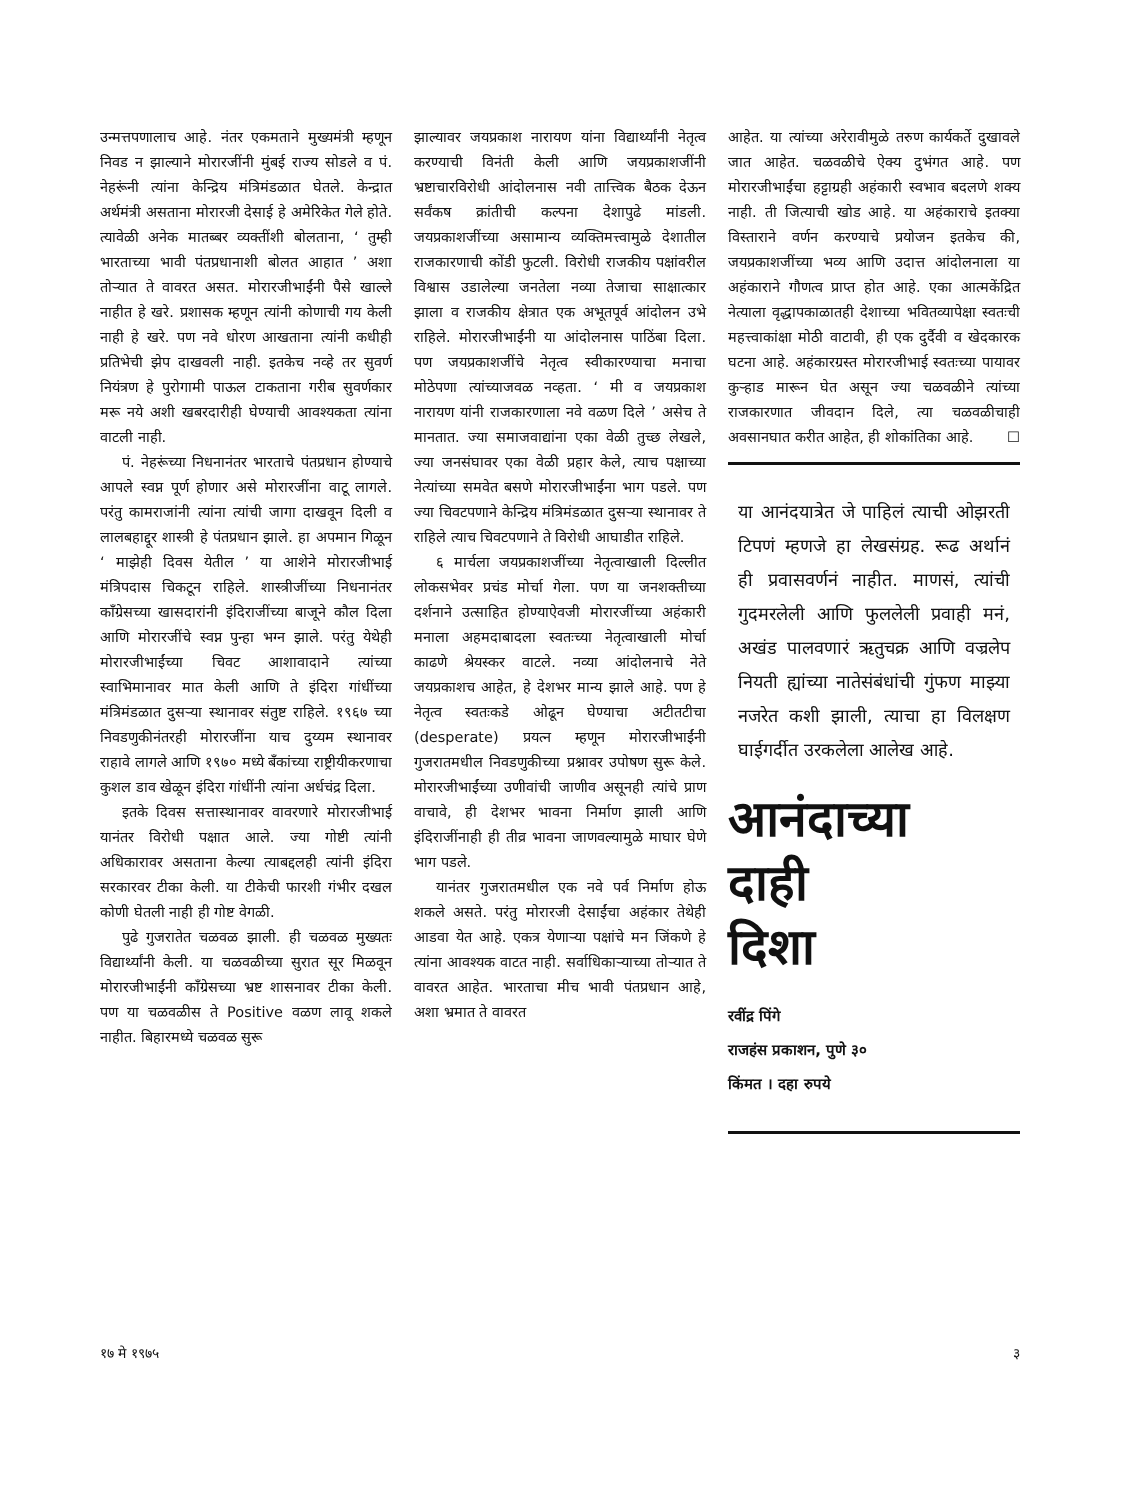उन्मत्तपणालाच आहे. नंतर एकमताने मुख्यमंत्री म्हणून निवड न झाल्याने मोरारजींनी मुंबई राज्य सोडले व पं. नेहरूंनी त्यांना केन्द्रिय मंत्रिमंडळात घेतले. केन्द्रात अर्थमंत्री असताना मोरारजी देसाई हे अमेरिकेत गेले होते. त्यावेळी अनेक मातब्बर व्यक्तींशी बोलताना, ‘ तुम्ही भारताच्या भावी पंतप्रधानाशी बोलत आहात ’ अशा तोऱ्यात ते वावरत असत. मोरारजीभाईंनी पैसे खाल्ले नाहीत हे खरे. प्रशासक म्हणून त्यांनी कोणाची गय केली नाही हे खरे. पण नवे धोरण आखताना त्यांनी कधीही प्रतिभेची झेप दाखवली नाही. इतकेच नव्हे तर सुवर्ण नियंत्रण हे पुरोगामी पाऊल टाकताना गरीब सुवर्णकार मरू नये अशी खबरदारीही घेण्याची आवश्यकता त्यांना वाटली नाही.
पं. नेहरूंच्या निधनानंतर भारताचे पंतप्रधान होण्याचे आपले स्वप्न पूर्ण होणार असे मोरारजींना वाटू लागले. परंतु कामराजांनी त्यांना त्यांची जागा दाखवून दिली व लालबहाद्दूर शास्त्री हे पंतप्रधान झाले. हा अपमान गिळून ‘ माझेही दिवस येतील ’ या आशेने मोरारजीभाई मंत्रिपदास चिकटून राहिले. शास्त्रीजींच्या निधनानंतर काँग्रेसच्या खासदारांनी इंदिराजींच्या बाजूने कौल दिला आणि मोरारजींचे स्वप्न पुन्हा भग्न झाले. परंतु येथेही मोरारजीभाईंच्या चिवट आशावादाने त्यांच्या स्वाभिमानावर मात केली आणि ते इंदिरा गांधींच्या मंत्रिमंडळात दुसऱ्या स्थानावर संतुष्ट राहिले. १९६७ च्या निवडणुकीनंतरही मोरारजींना याच दुय्यम स्थानावर राहावे लागले आणि १९७० मध्ये बँकांच्या राष्ट्रीयीकरणाचा कुशल डाव खेळून इंदिरा गांधींनी त्यांना अर्धचंद्र दिला.
इतके दिवस सत्तास्थानावर वावरणारे मोरारजीभाई यानंतर विरोधी पक्षात आले. ज्या गोष्टी त्यांनी अधिकारावर असताना केल्या त्याबद्दलही त्यांनी इंदिरा सरकारवर टीका केली. या टीकेची फारशी गंभीर दखल कोणी घेतली नाही ही गोष्ट वेगळी.
पुढे गुजरातेत चळवळ झाली. ही चळवळ मुख्यतः विद्यार्थ्यांनी केली. या चळवळीच्या सुरात सूर मिळवून मोरारजीभाईंनी काँग्रेसच्या भ्रष्ट शासनावर टीका केली. पण या चळवळीस ते Positive वळण लावू शकले नाहीत. बिहारमध्ये चळवळ सुरू
झाल्यावर जयप्रकाश नारायण यांना विद्यार्थ्यांनी नेतृत्व करण्याची विनंती केली आणि जयप्रकाशजींनी भ्रष्टाचारविरोधी आंदोलनास नवी तात्त्विक बैठक देऊन सर्वंकष क्रांतीची कल्पना देशापुढे मांडली. जयप्रकाशजींच्या असामान्य व्यक्तिमत्त्वामुळे देशातील राजकारणाची कोंडी फुटली. विरोधी राजकीय पक्षांवरील विश्वास उडालेल्या जनतेला नव्या तेजाचा साक्षात्कार झाला व राजकीय क्षेत्रात एक अभूतपूर्व आंदोलन उभे राहिले. मोरारजीभाईंनी या आंदोलनास पाठिंबा दिला. पण जयप्रकाशजींचे नेतृत्व स्वीकारण्याचा मनाचा मोठेपणा त्यांच्याजवळ नव्हता. ‘ मी व जयप्रकाश नारायण यांनी राजकारणाला नवे वळण दिले ’ असेच ते मानतात. ज्या समाजवाद्यांना एका वेळी तुच्छ लेखले, ज्या जनसंघावर एका वेळी प्रहार केले, त्याच पक्षाच्या नेत्यांच्या समवेत बसणे मोरारजीभाईंना भाग पडले. पण ज्या चिवटपणाने केन्द्रिय मंत्रिमंडळात दुसऱ्या स्थानावर ते राहिले त्याच चिवटपणाने ते विरोधी आघाडीत राहिले.
६ मार्चला जयप्रकाशजींच्या नेतृत्वाखाली दिल्लीत लोकसभेवर प्रचंड मोर्चा गेला. पण या जनशक्तीच्या दर्शनाने उत्साहित होण्याऐवजी मोरारजींच्या अहंकारी मनाला अहमदाबादला स्वतःच्या नेतृत्वाखाली मोर्चा काढणे श्रेयस्कर वाटले. नव्या आंदोलनाचे नेते जयप्रकाशच आहेत, हे देशभर मान्य झाले आहे. पण हे नेतृत्व स्वतःकडे ओढून घेण्याचा अटीतटीचा (desperate) प्रयत्न म्हणून मोरारजीभाईंनी गुजरातमधील निवडणुकीच्या प्रश्नावर उपोषण सुरू केले. मोरारजीभाईंच्या उणीवांची जाणीव असूनही त्यांचे प्राण वाचावे, ही देशभर भावना निर्माण झाली आणि इंदिराजींनाही ही तीव्र भावना जाणवल्यामुळे माघार घेणे भाग पडले.
यानंतर गुजरातमधील एक नवे पर्व निर्माण होऊ शकले असते. परंतु मोरारजी देसाईंचा अहंकार तेथेही आडवा येत आहे. एकत्र येणाऱ्या पक्षांचे मन जिंकणे हे त्यांना आवश्यक वाटत नाही. सर्वाधिकाऱ्याच्या तोऱ्यात ते वावरत आहेत. भारताचा मीच भावी पंतप्रधान आहे, अशा भ्रमात ते वावरत
आहेत. या त्यांच्या अरेरावीमुळे तरुण कार्यकर्ते दुखावले जात आहेत. चळवळीचे ऐक्य दुभंगत आहे. पण मोरारजीभाईंचा हट्टाग्रही अहंकारी स्वभाव बदलणे शक्य नाही. ती जित्याची खोड आहे. या अहंकाराचे इतक्या विस्ताराने वर्णन करण्याचे प्रयोजन इतकेच की, जयप्रकाशजींच्या भव्य आणि उदात्त आंदोलनाला या अहंकाराने गौणत्व प्राप्त होत आहे. एका आत्मकेंद्रित नेत्याला वृद्धापकाळातही देशाच्या भवितव्यापेक्षा स्वतःची महत्त्वाकांक्षा मोठी वाटावी, ही एक दुर्दैवी व खेदकारक घटना आहे. अहंकारग्रस्त मोरारजीभाई स्वतःच्या पायावर कुऱ्हाड मारून घेत असून ज्या चळवळीने त्यांच्या राजकारणात जीवदान दिले, त्या चळवळीचाही अवसानघात करीत आहेत, ही शोकांतिका आहे. ☐
या आनंदयात्रेत जे पाहिलं त्याची ओझरती टिपणं म्हणजे हा लेखसंग्रह. रूढ अर्थानं ही प्रवासवर्णनं नाहीत. माणसं, त्यांची गुदमरलेली आणि फुललेली प्रवाही मनं, अखंड पालवणारं ऋतुचक्र आणि वज्रलेप नियती ह्यांच्या नातेसंबंधांची गुंफण माझ्या नजरेत कशी झाली, त्याचा हा विलक्षण घाईगर्दीत उरकलेला आलेख आहे.
आनंदाच्या
दाही
दिशा
रवींद्र पिंगे
राजहंस प्रकाशन, पुणे ३०
किंमत । दहा रुपये
१७ मे १९७५ ३